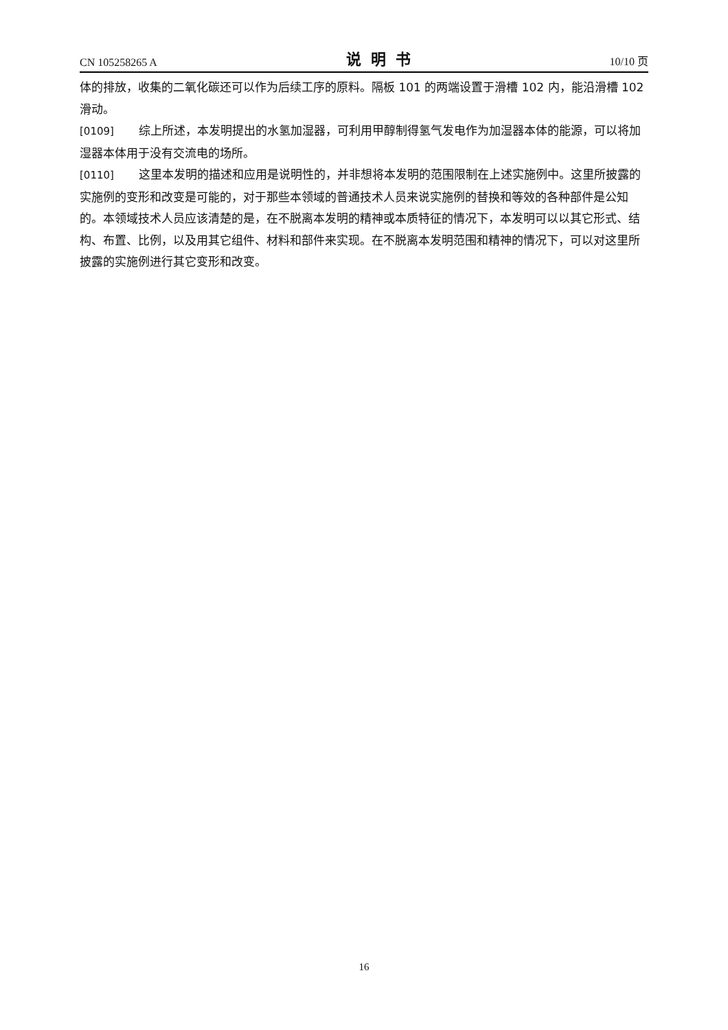CN 105258265 A 说明书 10/10 页
体的排放，收集的二氧化碳还可以作为后续工序的原料。隔板 101 的两端设置于滑槽 102 内，能沿滑槽 102 滑动。
[0109] 综上所述，本发明提出的水氢加湿器，可利用甲醇制得氢气发电作为加湿器本体的能源，可以将加湿器本体用于没有交流电的场所。
[0110] 这里本发明的描述和应用是说明性的，并非想将本发明的范围限制在上述实施例中。这里所披露的实施例的变形和改变是可能的，对于那些本领域的普通技术人员来说实施例的替换和等效的各种部件是公知的。本领域技术人员应该清楚的是，在不脱离本发明的精神或本质特征的情况下，本发明可以以其它形式、结构、布置、比例，以及用其它组件、材料和部件来实现。在不脱离本发明范围和精神的情况下，可以对这里所披露的实施例进行其它变形和改变。
16